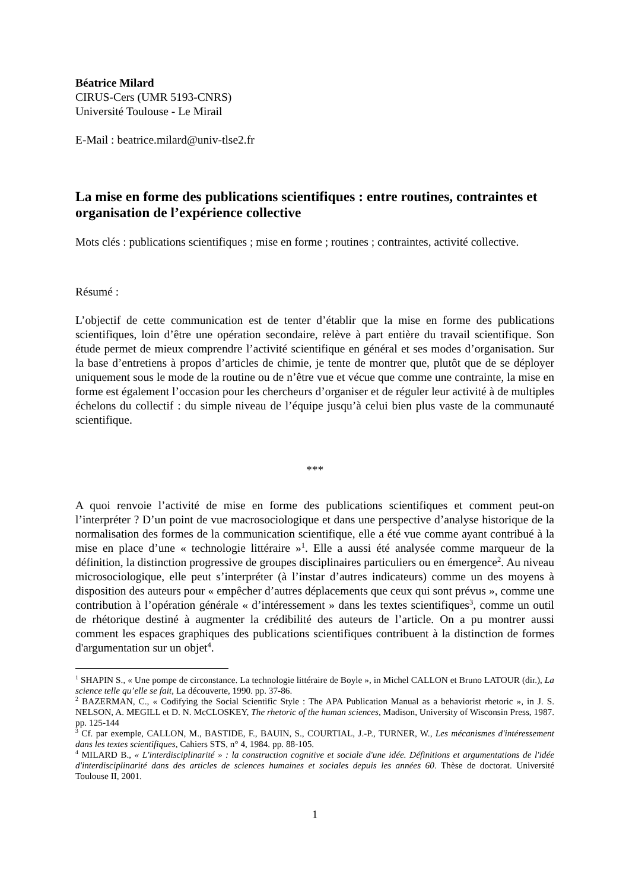Béatrice Milard
CIRUS-Cers (UMR 5193-CNRS)
Université Toulouse - Le Mirail
E-Mail : beatrice.milard@univ-tlse2.fr
La mise en forme des publications scientifiques : entre routines, contraintes et organisation de l’expérience collective
Mots clés : publications scientifiques ; mise en forme ; routines ; contraintes, activité collective.
Résumé :
L’objectif de cette communication est de tenter d’établir que la mise en forme des publications scientifiques, loin d’être une opération secondaire, relève à part entière du travail scientifique. Son étude permet de mieux comprendre l’activité scientifique en général et ses modes d’organisation. Sur la base d’entretiens à propos d’articles de chimie, je tente de montrer que, plutôt que de se déployer uniquement sous le mode de la routine ou de n’être vue et vécue que comme une contrainte, la mise en forme est également l’occasion pour les chercheurs d’organiser et de réguler leur activité à de multiples échelons du collectif : du simple niveau de l’équipe jusqu’à celui bien plus vaste de la communauté scientifique.
***
A quoi renvoie l’activité de mise en forme des publications scientifiques et comment peut-on l’interpréter ? D’un point de vue macrosociologique et dans une perspective d’analyse historique de la normalisation des formes de la communication scientifique, elle a été vue comme ayant contribué à la mise en place d’une « technologie littéraire »<sup>1</sup>. Elle a aussi été analysée comme marqueur de la définition, la distinction progressive de groupes disciplinaires particuliers ou en émergence<sup>2</sup>. Au niveau microsociologique, elle peut s’interpréter (à l’instar d’autres indicateurs) comme un des moyens à disposition des auteurs pour « empêcher d’autres déplacements que ceux qui sont prévus », comme une contribution à l’opération générale « d’intéressement » dans les textes scientifiques<sup>3</sup>, comme un outil de rhétorique destiné à augmenter la crédibilité des auteurs de l’article. On a pu montrer aussi comment les espaces graphiques des publications scientifiques contribuent à la distinction de formes d'argumentation sur un objet<sup>4</sup>.
<sup>1</sup> SHAPIN S., « Une pompe de circonstance. La technologie littéraire de Boyle », in Michel CALLON et Bruno LATOUR (dir.), La science telle qu’elle se fait, La découverte, 1990. pp. 37-86.
<sup>2</sup> BAZERMAN, C., « Codifying the Social Scientific Style : The APA Publication Manual as a behaviorist rhetoric », in J. S. NELSON, A. MEGILL et D. N. McCLOSKEY, The rhetoric of the human sciences, Madison, University of Wisconsin Press, 1987. pp. 125-144
<sup>3</sup> Cf. par exemple, CALLON, M., BASTIDE, F., BAUIN, S., COURTIAL, J.-P., TURNER, W., Les mécanismes d'intéressement dans les textes scientifiques, Cahiers STS, n° 4, 1984. pp. 88-105.
<sup>4</sup> MILARD B., « L'interdisciplinarité » : la construction cognitive et sociale d'une idée. Définitions et argumentations de l'idée d'interdisciplinarité dans des articles de sciences humaines et sociales depuis les années 60. Thèse de doctorat. Université Toulouse II, 2001.
1